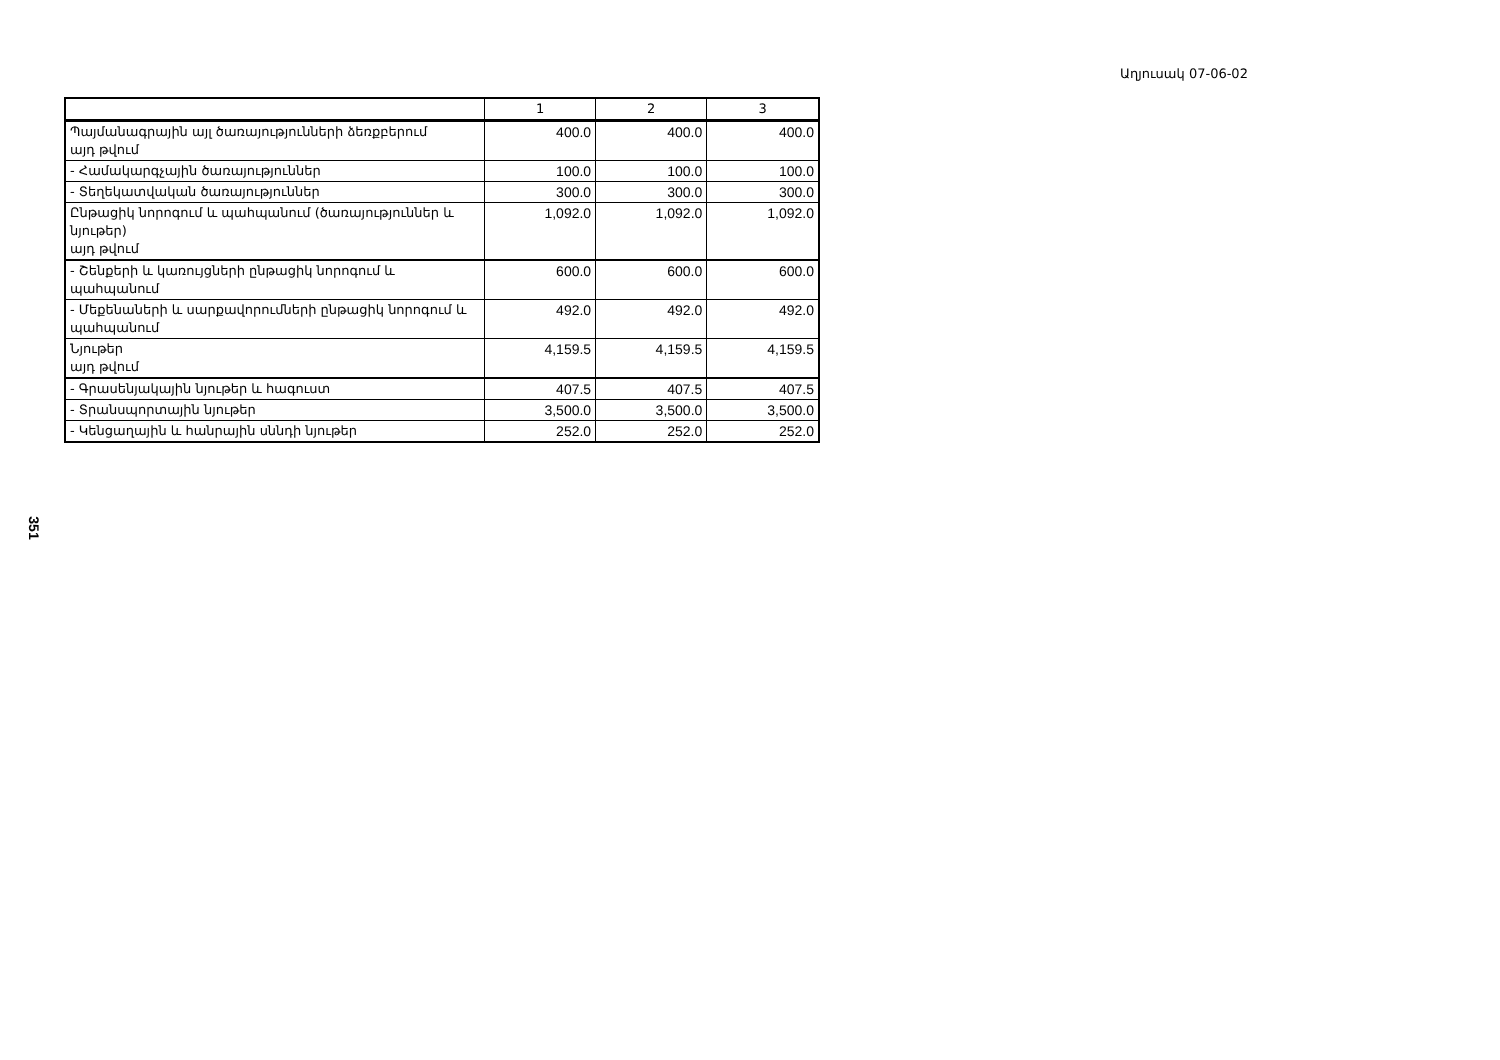Աղյուսակ 07-06-02
| | 1 | 2 | 3 |
| --- | --- | --- | --- |
| Պայմանագրային այլ ծառայությունների ձեռքբերում այդ թվում | 400.0 | 400.0 | 400.0 |
| - Համակարգչային ծառայություններ | 100.0 | 100.0 | 100.0 |
| - Տեղեկատվական ծառայություններ | 300.0 | 300.0 | 300.0 |
| Ընթացիկ նորոգում և պահպանում (ծառայություններ և նյութեր) այդ թվում | 1,092.0 | 1,092.0 | 1,092.0 |
| - Շենքերի և կառույցների ընթացիկ նորոգում և պահպանում | 600.0 | 600.0 | 600.0 |
| - Մեքենաների և սարքավորումների ընթացիկ նորոգում և պահպանում | 492.0 | 492.0 | 492.0 |
| Նյութեր այդ թվում | 4,159.5 | 4,159.5 | 4,159.5 |
| - Գրասենյակային նյութեր և հագուստ | 407.5 | 407.5 | 407.5 |
| - Տրանսպորտային նյութեր | 3,500.0 | 3,500.0 | 3,500.0 |
| - Կենցաղային և հանրային սննդի նյութեր | 252.0 | 252.0 | 252.0 |
351